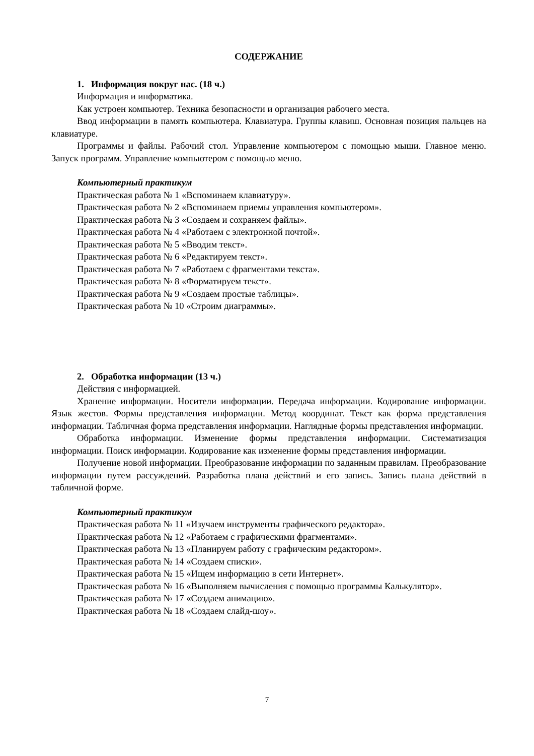СОДЕРЖАНИЕ
1. Информация вокруг нас. (18 ч.)
Информация и информатика.
Как устроен компьютер. Техника безопасности и организация рабочего места.
Ввод информации в память компьютера. Клавиатура. Группы клавиш. Основная позиция пальцев на клавиатуре.
Программы и файлы. Рабочий стол. Управление компьютером с помощью мыши. Главное меню. Запуск программ. Управление компьютером с помощью меню.
Компьютерный практикум
Практическая работа № 1 «Вспоминаем клавиатуру».
Практическая работа № 2 «Вспоминаем приемы управления компьютером».
Практическая работа № 3 «Создаем и сохраняем файлы».
Практическая работа № 4 «Работаем с электронной почтой».
Практическая работа № 5 «Вводим текст».
Практическая работа № 6 «Редактируем текст».
Практическая работа № 7 «Работаем с фрагментами текста».
Практическая работа № 8 «Форматируем текст».
Практическая работа № 9 «Создаем простые таблицы».
Практическая работа № 10 «Строим диаграммы».
2. Обработка информации (13 ч.)
Действия с информацией.
Хранение информации. Носители информации. Передача информации. Кодирование информации. Язык жестов. Формы представления информации. Метод координат. Текст как форма представления информации. Табличная форма представления информации. Наглядные формы представления информации.
Обработка информации. Изменение формы представления информации. Систематизация информации. Поиск информации. Кодирование как изменение формы представления информации.
Получение новой информации. Преобразование информации по заданным правилам. Преобразование информации путем рассуждений. Разработка плана действий и его запись. Запись плана действий в табличной форме.
Компьютерный практикум
Практическая работа № 11 «Изучаем инструменты графического редактора».
Практическая работа № 12 «Работаем с графическими фрагментами».
Практическая работа № 13 «Планируем работу с графическим редактором».
Практическая работа № 14 «Создаем списки».
Практическая работа № 15 «Ищем информацию в сети Интернет».
Практическая работа № 16 «Выполняем вычисления с помощью программы Калькулятор».
Практическая работа № 17 «Создаем анимацию».
Практическая работа № 18 «Создаем слайд-шоу».
7